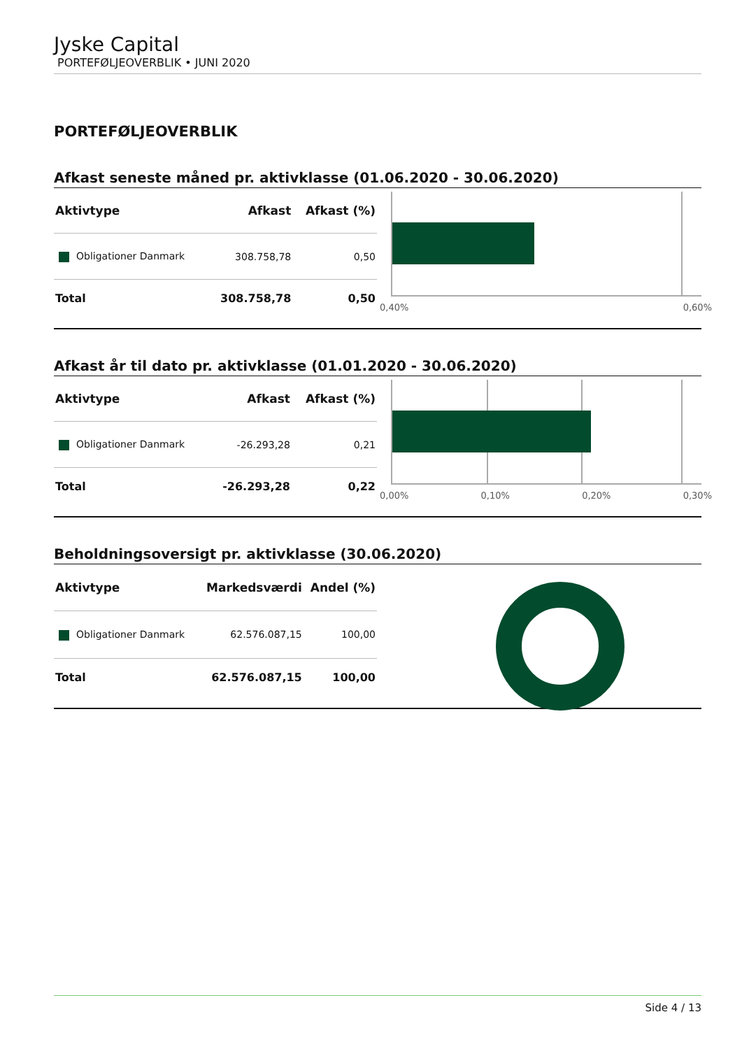Jyske Capital
PORTEFØLJEOVERBLIK • JUNI 2020
PORTEFØLJEOVERBLIK
Afkast seneste måned pr. aktivklasse (01.06.2020 - 30.06.2020)
| Aktivtype | Afkast | Afkast (%) |
| --- | --- | --- |
| Obligationer Danmark | 308.758,78 | 0,50 |
| Total | 308.758,78 | 0,50 |
0,40% 0,60%
Afkast år til dato pr. aktivklasse (01.01.2020 - 30.06.2020)
| Aktivtype | Afkast | Afkast (%) |
| --- | --- | --- |
| Obligationer Danmark | -26.293,28 | 0,21 |
| Total | -26.293,28 | 0,22 |
0,00% 0,10% 0,20% 0,30%
Beholdningsoversigt pr. aktivklasse (30.06.2020)
| Aktivtype | Markedsværdi | Andel (%) |
| --- | --- | --- |
| Obligationer Danmark | 62.576.087,15 | 100,00 |
| Total | 62.576.087,15 | 100,00 |
Side 4 / 13